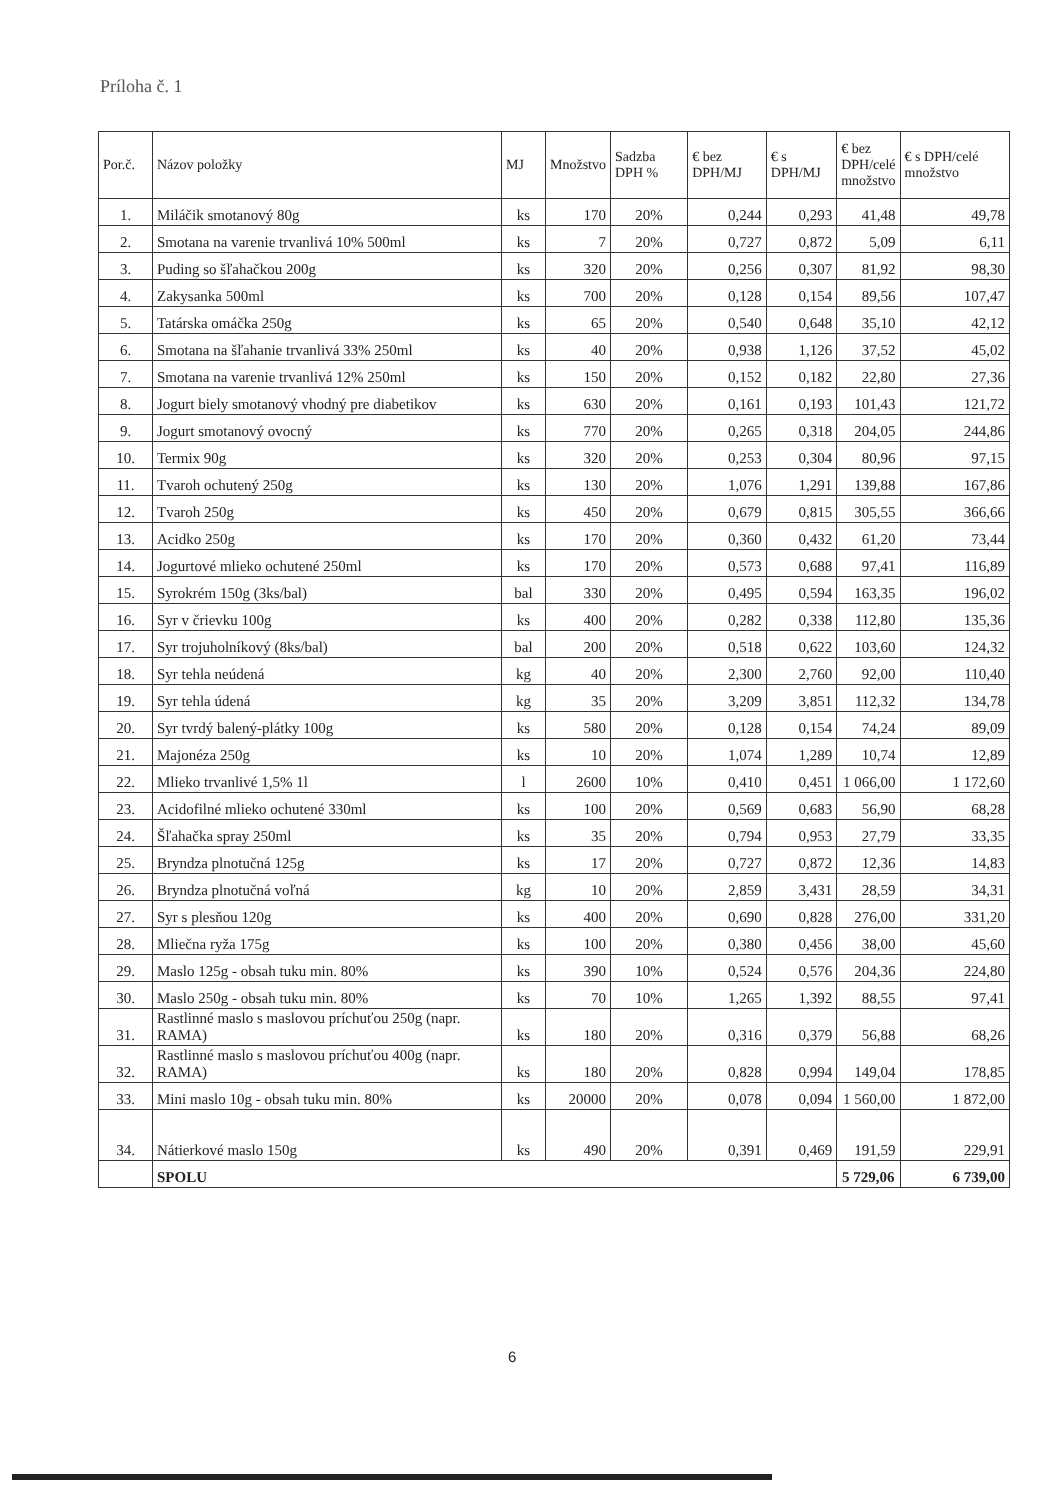Príloha č. 1
| Por.č. | Názov položky | MJ | Množstvo | Sadzba DPH % | € bez DPH/MJ | € s DPH/MJ | € bez DPH/celé množstvo | € s DPH/celé množstvo |
| --- | --- | --- | --- | --- | --- | --- | --- | --- |
| 1. | Miláčik smotanový 80g | ks | 170 | 20% | 0,244 | 0,293 | 41,48 | 49,78 |
| 2. | Smotana na varenie trvanlivá 10% 500ml | ks | 7 | 20% | 0,727 | 0,872 | 5,09 | 6,11 |
| 3. | Puding so šľahačkou 200g | ks | 320 | 20% | 0,256 | 0,307 | 81,92 | 98,30 |
| 4. | Zakysanka 500ml | ks | 700 | 20% | 0,128 | 0,154 | 89,56 | 107,47 |
| 5. | Tatárska omáčka 250g | ks | 65 | 20% | 0,540 | 0,648 | 35,10 | 42,12 |
| 6. | Smotana na šľahanie trvanlivá 33% 250ml | ks | 40 | 20% | 0,938 | 1,126 | 37,52 | 45,02 |
| 7. | Smotana na varenie trvanlivá 12% 250ml | ks | 150 | 20% | 0,152 | 0,182 | 22,80 | 27,36 |
| 8. | Jogurt biely smotanový vhodný pre diabetikov | ks | 630 | 20% | 0,161 | 0,193 | 101,43 | 121,72 |
| 9. | Jogurt smotanový ovocný | ks | 770 | 20% | 0,265 | 0,318 | 204,05 | 244,86 |
| 10. | Termix 90g | ks | 320 | 20% | 0,253 | 0,304 | 80,96 | 97,15 |
| 11. | Tvaroh ochutený 250g | ks | 130 | 20% | 1,076 | 1,291 | 139,88 | 167,86 |
| 12. | Tvaroh 250g | ks | 450 | 20% | 0,679 | 0,815 | 305,55 | 366,66 |
| 13. | Acidko 250g | ks | 170 | 20% | 0,360 | 0,432 | 61,20 | 73,44 |
| 14. | Jogurtové mlieko ochutené 250ml | ks | 170 | 20% | 0,573 | 0,688 | 97,41 | 116,89 |
| 15. | Syrokrém 150g (3ks/bal) | bal | 330 | 20% | 0,495 | 0,594 | 163,35 | 196,02 |
| 16. | Syr v črievku 100g | ks | 400 | 20% | 0,282 | 0,338 | 112,80 | 135,36 |
| 17. | Syr trojuholníkový (8ks/bal) | bal | 200 | 20% | 0,518 | 0,622 | 103,60 | 124,32 |
| 18. | Syr tehla neúdená | kg | 40 | 20% | 2,300 | 2,760 | 92,00 | 110,40 |
| 19. | Syr tehla údená | kg | 35 | 20% | 3,209 | 3,851 | 112,32 | 134,78 |
| 20. | Syr tvrdý balený-plátky 100g | ks | 580 | 20% | 0,128 | 0,154 | 74,24 | 89,09 |
| 21. | Majonéza 250g | ks | 10 | 20% | 1,074 | 1,289 | 10,74 | 12,89 |
| 22. | Mlieko trvanlivé 1,5% 1l | l | 2600 | 10% | 0,410 | 0,451 | 1 066,00 | 1 172,60 |
| 23. | Acidofilné mlieko ochutené 330ml | ks | 100 | 20% | 0,569 | 0,683 | 56,90 | 68,28 |
| 24. | Šľahačka spray 250ml | ks | 35 | 20% | 0,794 | 0,953 | 27,79 | 33,35 |
| 25. | Bryndza plnotučná 125g | ks | 17 | 20% | 0,727 | 0,872 | 12,36 | 14,83 |
| 26. | Bryndza plnotučná voľná | kg | 10 | 20% | 2,859 | 3,431 | 28,59 | 34,31 |
| 27. | Syr s plesňou 120g | ks | 400 | 20% | 0,690 | 0,828 | 276,00 | 331,20 |
| 28. | Mliečna ryža 175g | ks | 100 | 20% | 0,380 | 0,456 | 38,00 | 45,60 |
| 29. | Maslo 125g - obsah tuku min. 80% | ks | 390 | 10% | 0,524 | 0,576 | 204,36 | 224,80 |
| 30. | Maslo 250g - obsah tuku min. 80% | ks | 70 | 10% | 1,265 | 1,392 | 88,55 | 97,41 |
| 31. | Rastlinné maslo s maslovou príchuťou 250g (napr. RAMA) | ks | 180 | 20% | 0,316 | 0,379 | 56,88 | 68,26 |
| 32. | Rastlinné maslo s maslovou príchuťou 400g (napr. RAMA) | ks | 180 | 20% | 0,828 | 0,994 | 149,04 | 178,85 |
| 33. | Mini maslo 10g - obsah tuku min. 80% | ks | 20000 | 20% | 0,078 | 0,094 | 1 560,00 | 1 872,00 |
| 34. | Nátierkové maslo 150g | ks | 490 | 20% | 0,391 | 0,469 | 191,59 | 229,91 |
| | SPOLU | | | | | | 5 729,06 | 6 739,00 |
6